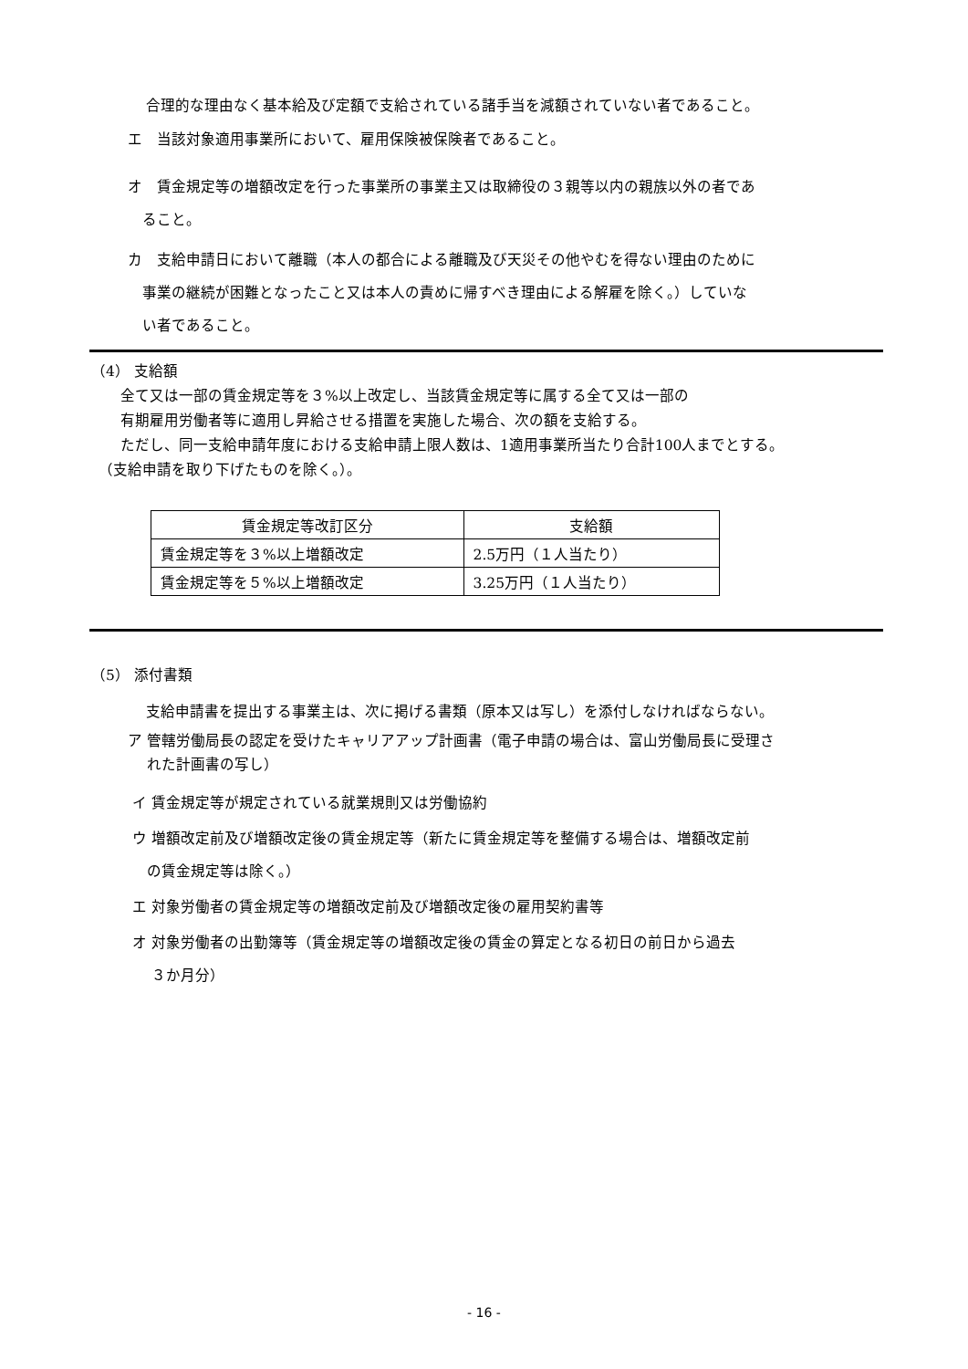合理的な理由なく基本給及び定額で支給されている諸手当を減額されていない者であること。
エ　当該対象適用事業所において、雇用保険被保険者であること。
オ　賃金規定等の増額改定を行った事業所の事業主又は取締役の３親等以内の親族以外の者であ
　ること。
カ　支給申請日において離職（本人の都合による離職及び天災その他やむを得ない理由のために
　事業の継続が困難となったこと又は本人の責めに帰すべき理由による解雇を除く。）していな
　い者であること。
（4） 支給額
　　全て又は一部の賃金規定等を３%以上改定し、当該賃金規定等に属する全て又は一部の
　　有期雇用労働者等に適用し昇給させる措置を実施した場合、次の額を支給する。
　　ただし、同一支給申請年度における支給申請上限人数は、1適用事業所当たり合計100人までとする。
　（支給申請を取り下げたものを除く。）。
| 賃金規定等改訂区分 | 支給額 |
| --- | --- |
| 賃金規定等を３%以上増額改定 | 2.5万円（１人当たり） |
| 賃金規定等を５%以上増額改定 | 3.25万円（１人当たり） |
（5） 添付書類
支給申請書を提出する事業主は、次に掲げる書類（原本又は写し）を添付しなければならない。
ア 管轄労働局長の認定を受けたキャリアアップ計画書（電子申請の場合は、富山労働局長に受理さ
　 れた計画書の写し）
イ 賃金規定等が規定されている就業規則又は労働協約
ウ 増額改定前及び増額改定後の賃金規定等（新たに賃金規定等を整備する場合は、増額改定前
　の賃金規定等は除く。）
エ 対象労働者の賃金規定等の増額改定前及び増額改定後の雇用契約書等
オ 対象労働者の出勤簿等（賃金規定等の増額改定後の賃金の算定となる初日の前日から過去
　 ３か月分）
- 16 -